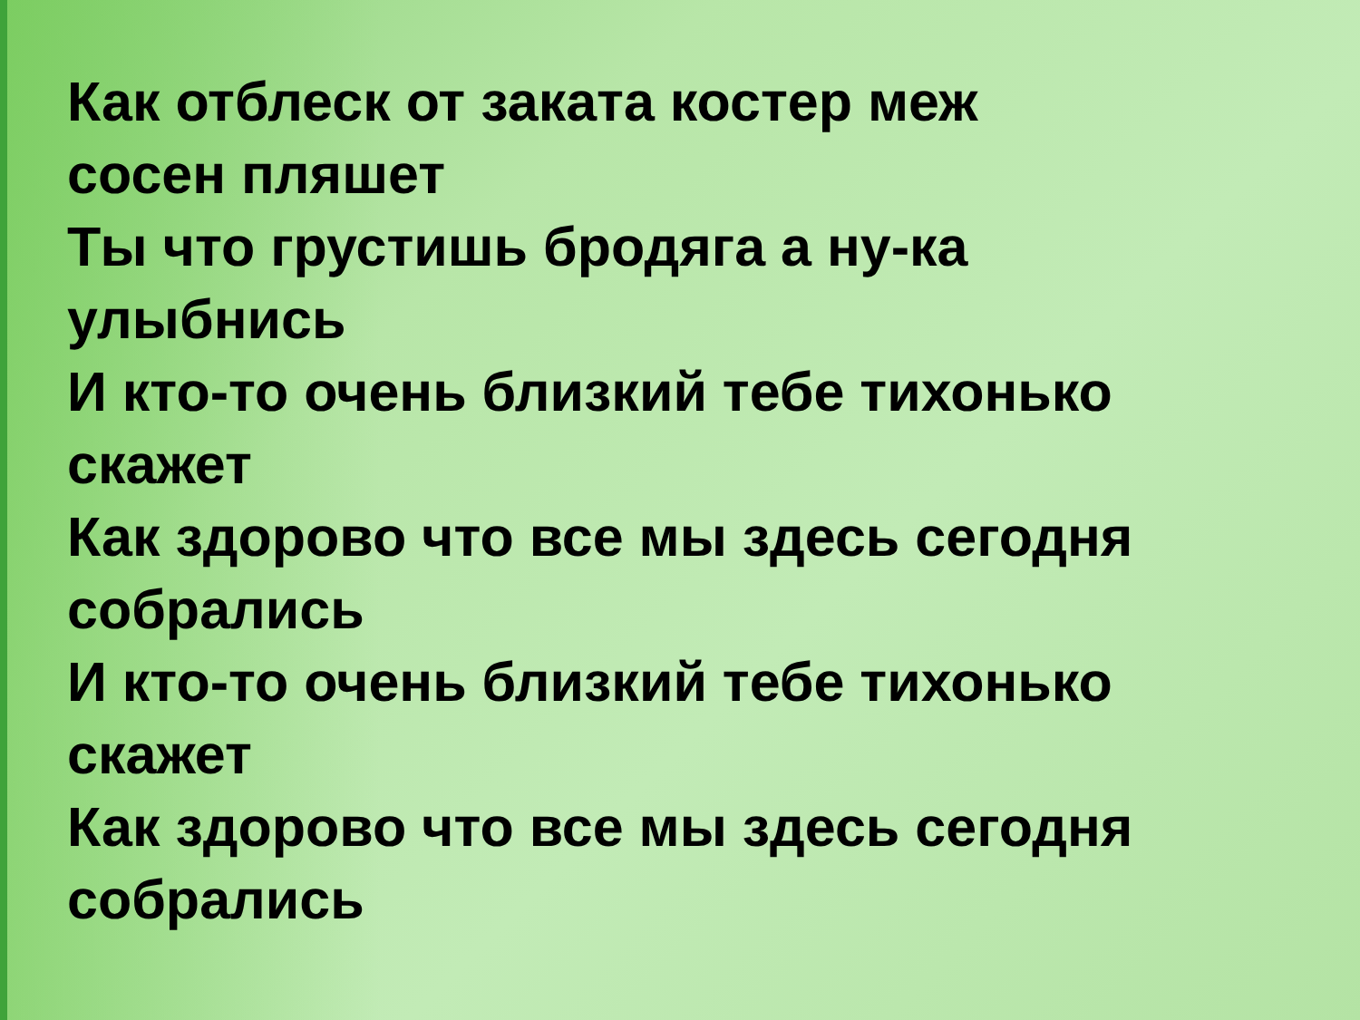Как отблеск от заката костер меж
сосен пляшет
Ты что грустишь бродяга а ну-ка
улыбнись
И кто-то очень близкий тебе тихонько
скажет
Как здорово что все мы здесь сегодня
собрались
И кто-то очень близкий тебе тихонько
скажет
Как здорово что все мы здесь сегодня
собрались